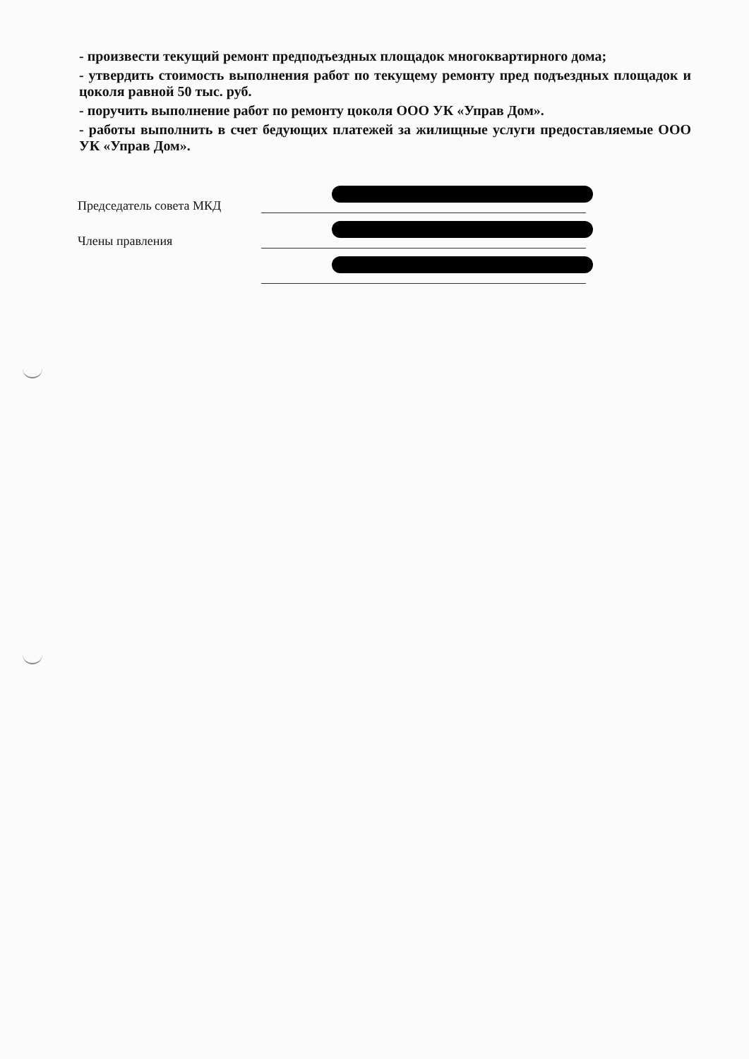- произвести текущий ремонт предподъездных площадок многоквартирного дома;
- утвердить стоимость выполнения работ по текущему ремонту пред подъездных площадок и цоколя равной 50 тыс. руб.
- поручить выполнение работ по ремонту цоколя ООО УК «Управ Дом».
- работы выполнить в счет бедующих платежей за жилищные услуги предоставляемые ООО УК «Управ Дом».
Председатель совета МКД
Члены правления